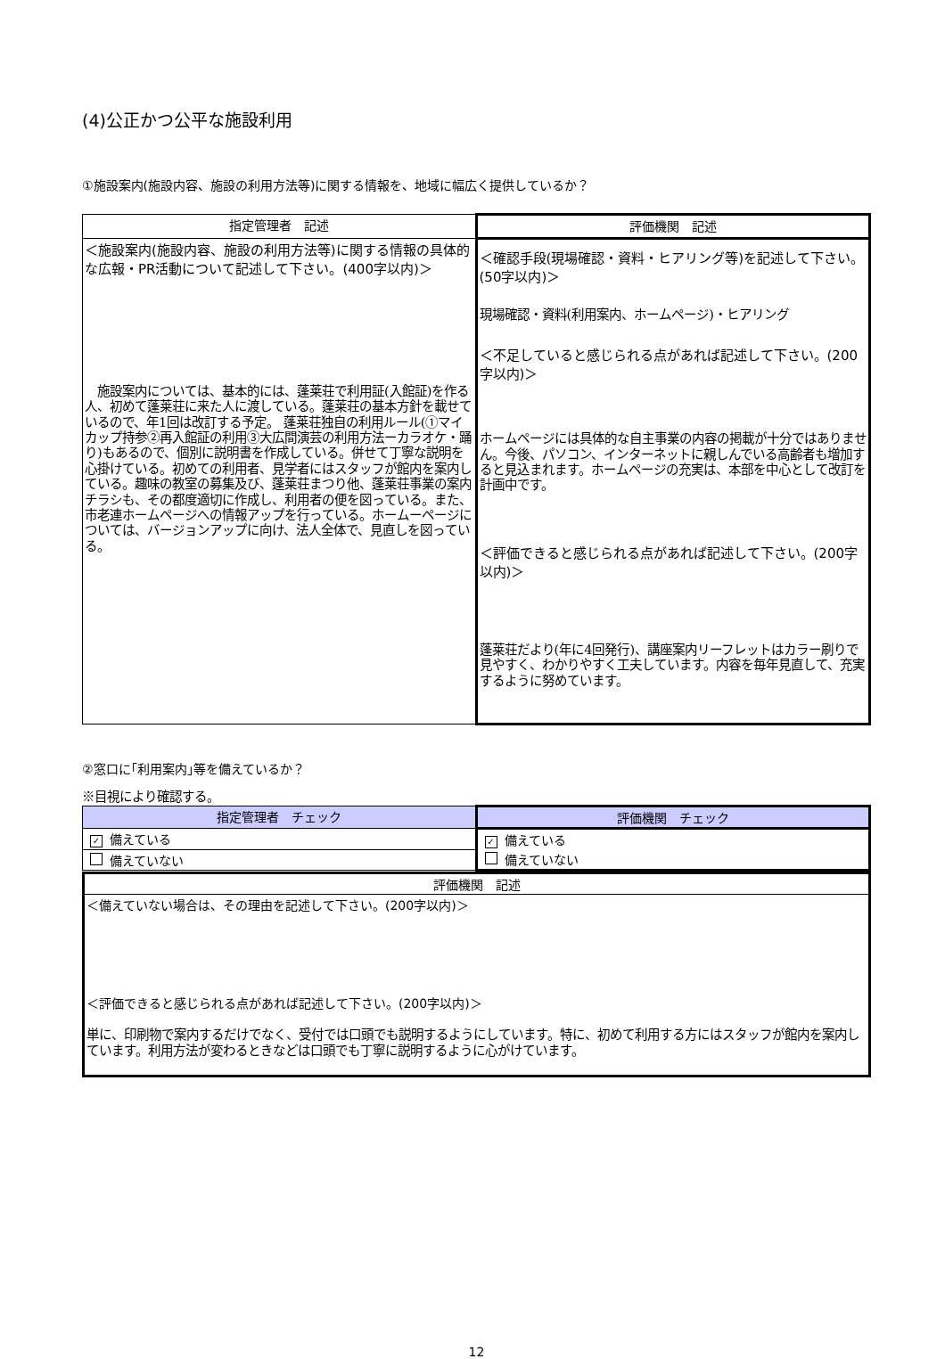(4)公正かつ公平な施設利用
①施設案内(施設内容、施設の利用方法等)に関する情報を、地域に幅広く提供しているか？
| 指定管理者 記述 | 評価機関 記述 |
| --- | --- |
| ＜施設案内(施設内容、施設の利用方法等)に関する情報の具体的な広報・PR活動について記述して下さい。(400字以内)＞ 施設案内については、基本的には、蓬莱荘で利用証(入館証)を作る人、初めて蓬莱荘に来た人に渡している。蓬莱荘の基本方針を載せているので、年1回は改訂する予定。 蓬莱荘独自の利用ルール(①マイカップ持参②再入館証の利用③大広間演芸の利用方法ーカラオケ・踊り)もあるので、個別に説明書を作成している。併せて丁寧な説明を心掛けている。初めての利用者、見学者にはスタッフが館内を案内している。趣味の教室の募集及び、蓬莱荘まつり他、蓬莱荘事業の案内チラシも、その都度適切に作成し、利用者の便を図っている。また、市老連ホームページへの情報アップを行っている。ホームーページについては、バージョンアップに向け、法人全体で、見直しを図っている。 | ＜確認手段(現場確認・資料・ヒアリング等)を記述して下さい。(50字以内)＞ 現場確認・資料(利用案内、ホームページ)・ヒアリング ＜不足していると感じられる点があれば記述して下さい。(200字以内)＞ ホームページには具体的な自主事業の内容の掲載が十分ではありません。今後、パソコン、インターネットに親しんでいる高齢者も増加すると見込まれます。ホームページの充実は、本部を中心として改訂を計画中です。 ＜評価できると感じられる点があれば記述して下さい。(200字以内)＞ 蓬莱荘だより(年に4回発行)、講座案内リーフレットはカラー刷りで見やすく、わかりやすく工夫しています。内容を毎年見直して、充実するように努めています。 |
②窓口に｢利用案内｣等を備えているか？
※目視により確認する。
| 指定管理者 チェック | 評価機関 チェック |
| --- | --- |
| ✓ 備えている | ✓ 備えている |
| 備えていない | 備えていない |
| 評価機関 記述 |
| --- |
| ＜備えていない場合は、その理由を記述して下さい。(200字以内)＞ ＜評価できると感じられる点があれば記述して下さい。(200字以内)＞ 単に、印刷物で案内するだけでなく、受付では口頭でも説明するようにしています。特に、初めて利用する方にはスタッフが館内を案内しています。利用方法が変わるときなどは口頭でも丁寧に説明するように心がけています。 |
12